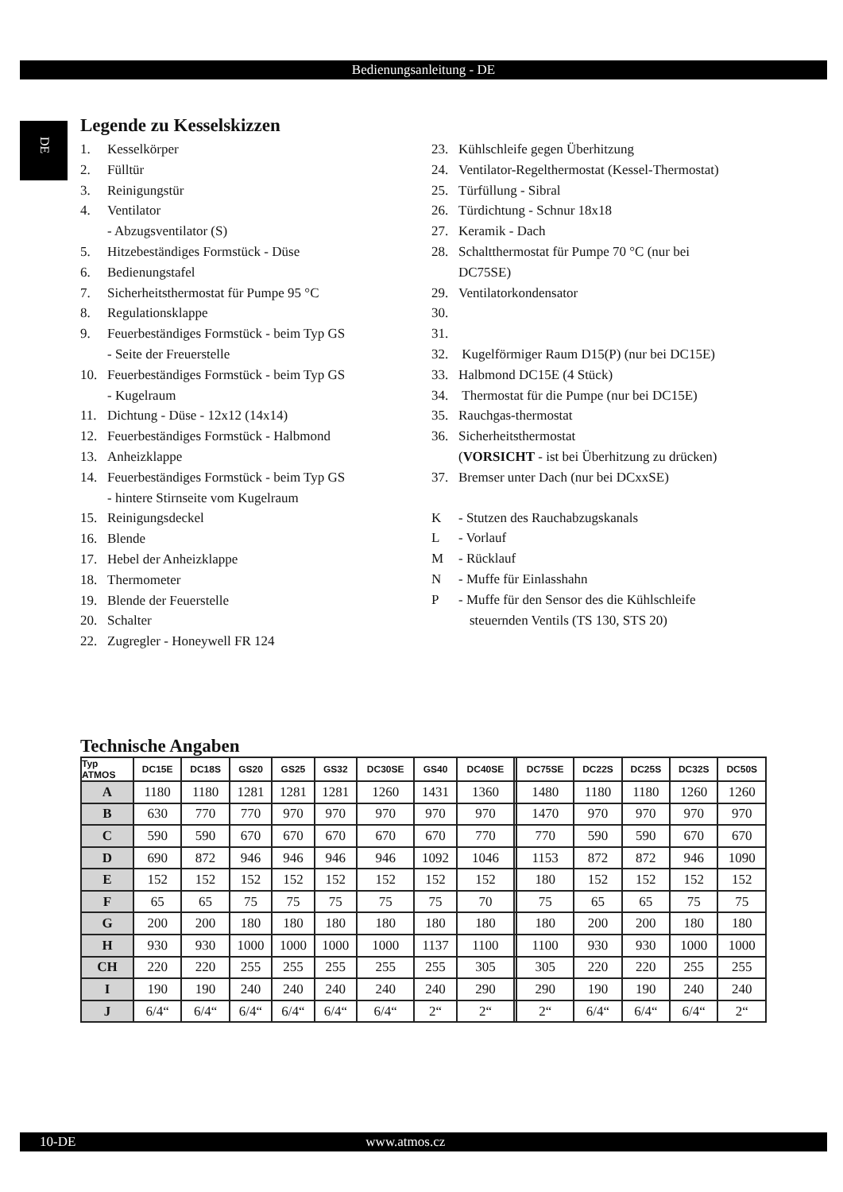Bedienungsanleitung - DE
DE
Legende zu Kesselskizzen
1. Kesselkörper
2. Fülltür
3. Reinigungstür
4. Ventilator
- Abzugsventilator (S)
5. Hitzebeständiges Formstück - Düse
6. Bedienungstafel
7. Sicherheitsthermostat für Pumpe 95 °C
8. Regulationsklappe
9. Feuerbeständiges Formstück - beim Typ GS
- Seite der Freuerstelle
10. Feuerbeständiges Formstück - beim Typ GS
- Kugelraum
11. Dichtung - Düse - 12x12 (14x14)
12. Feuerbeständiges Formstück - Halbmond
13. Anheizklappe
14. Feuerbeständiges Formstück - beim Typ GS
- hintere Stirnseite vom Kugelraum
15. Reinigungsdeckel
16. Blende
17. Hebel der Anheizklappe
18. Thermometer
19. Blende der Feuerstelle
20. Schalter
22. Zugregler - Honeywell FR 124
23. Kühlschleife gegen Überhitzung
24. Ventilator-Regelthermostat (Kessel-Thermostat)
25. Türfüllung - Sibral
26. Türdichtung - Schnur 18x18
27. Keramik - Dach
28. Schaltthermostat für Pumpe 70 °C (nur bei
DC75SE)
29. Ventilatorkondensator
30.
31.
32. Kugelförmiger Raum D15(P) (nur bei DC15E)
33. Halbmond DC15E (4 Stück)
34. Thermostat für die Pumpe (nur bei DC15E)
35. Rauchgas-thermostat
36. Sicherheitsthermostat
(VORSICHT - ist bei Überhitzung zu drücken)
37. Bremser unter Dach (nur bei DCxxSE)
K - Stutzen des Rauchabzugskanals
L - Vorlauf
M - Rücklauf
N - Muffe für Einlasshahn
P - Muffe für den Sensor des die Kühlschleife
steuernden Ventils (TS 130, STS 20)
Technische Angaben
| Typ ATMOS | DC15E | DC18S | GS20 | GS25 | GS32 | DC30SE | GS40 | DC40SE | | DC75SE | DC22S | DC25S | DC32S | DC50S |
| --- | --- | --- | --- | --- | --- | --- | --- | --- | --- | --- | --- | --- | --- | --- |
| A | 1180 | 1180 | 1281 | 1281 | 1281 | 1260 | 1431 | 1360 | | 1480 | 1180 | 1180 | 1260 | 1260 |
| B | 630 | 770 | 770 | 970 | 970 | 970 | 970 | 970 | | 1470 | 970 | 970 | 970 | 970 |
| C | 590 | 590 | 670 | 670 | 670 | 670 | 670 | 770 | | 770 | 590 | 590 | 670 | 670 |
| D | 690 | 872 | 946 | 946 | 946 | 946 | 1092 | 1046 | | 1153 | 872 | 872 | 946 | 1090 |
| E | 152 | 152 | 152 | 152 | 152 | 152 | 152 | 152 | | 180 | 152 | 152 | 152 | 152 |
| F | 65 | 65 | 75 | 75 | 75 | 75 | 75 | 70 | | 75 | 65 | 65 | 75 | 75 |
| G | 200 | 200 | 180 | 180 | 180 | 180 | 180 | 180 | | 180 | 200 | 200 | 180 | 180 |
| H | 930 | 930 | 1000 | 1000 | 1000 | 1000 | 1137 | 1100 | | 1100 | 930 | 930 | 1000 | 1000 |
| CH | 220 | 220 | 255 | 255 | 255 | 255 | 255 | 305 | | 305 | 220 | 220 | 255 | 255 |
| I | 190 | 190 | 240 | 240 | 240 | 240 | 240 | 290 | | 290 | 190 | 190 | 240 | 240 |
| J | 6/4“ | 6/4“ | 6/4“ | 6/4“ | 6/4“ | 6/4“ | 2“ | 2“ | | 2“ | 6/4“ | 6/4“ | 6/4“ | 2“ |
10-DE www.atmos.cz